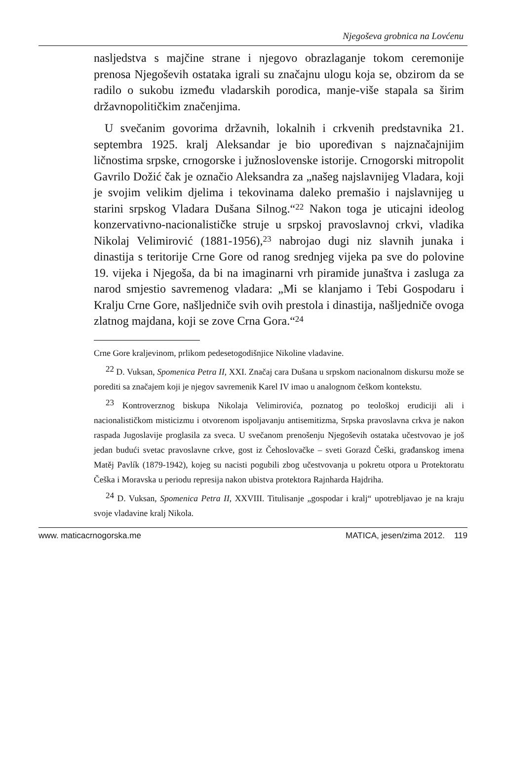Njegoševa grobnica na Lovćenu
nasljedstva s majčine strane i njegovo obrazlaganje tokom ceremonije prenosa Njegoševih ostataka igrali su značajnu ulogu koja se, obzirom da se radilo o sukobu između vladarskih porodica, manje-više stapala sa širim državnopolitičkim značenjima.
U svečanim govorima državnih, lokalnih i crkvenih predstavnika 21. septembra 1925. kralj Aleksandar je bio upoređivan s najznačajnijim ličnostima srpske, crnogorske i južnoslovenske istorije. Crnogorski mitropolit Gavrilo Dožić čak je označio Aleksandra za „našeg najslavnijeg Vladara, koji je svojim velikim djelima i tekovinama daleko premašio i najslavnijeg u starini srpskog Vladara Dušana Silnog.“<sup>22</sup> Nakon toga je uticajni ideolog konzervativno-nacionalističke struje u srpskoj pravoslavnoj crkvi, vladika Nikolaj Velimirović (1881-1956),<sup>23</sup> nabrojao dugi niz slavnih junaka i dinastija s teritorije Crne Gore od ranog srednjeg vijeka pa sve do polovine 19. vijeka i Njegoša, da bi na imaginarni vrh piramide junaštva i zasluga za narod smjestio savremenog vladara: „Mi se klanjamo i Tebi Gospodaru i Kralju Crne Gore, našljedniče svih ovih prestola i dinastija, našljedniče ovoga zlatnog majdana, koji se zove Crna Gora.“<sup>24</sup>
Crne Gore kraljevinom, prlikom pedesetogodišnjice Nikoline vladavine.
<sup>22</sup> D. Vuksan, Spomenica Petra II, XXI. Značaj cara Dušana u srpskom nacionalnom diskursu može se porediti sa značajem koji je njegov savremenik Karel IV imao u analognom češkom kontekstu.
<sup>23</sup> Kontroverznog biskupa Nikolaja Velimirovića, poznatog po teološkoj erudiciji ali i nacionalističkom misticizmu i otvorenom ispoljavanju antisemitizma, Srpska pravoslavna crkva je nakon raspada Jugoslavije proglasila za sveca. U svečanom prenošenju Njegoševih ostataka učestvovao je još jedan budući svetac pravoslavne crkve, gost iz Čehoslovačke – sveti Gorazd Češki, građanskog imena Matěj Pavlík (1879-1942), kojeg su nacisti pogubili zbog učestvovanja u pokretu otpora u Protektoratu Češka i Moravska u periodu represija nakon ubistva protektora Rajnharda Hajdriha.
<sup>24</sup> D. Vuksan, Spomenica Petra II, XXVIII. Titulisanje „gospodar i kralj“ upotrebljavao je na kraju svoje vladavine kralj Nikola.
www. maticacrnogorska.me MATICA, jesen/zima 2012. 119